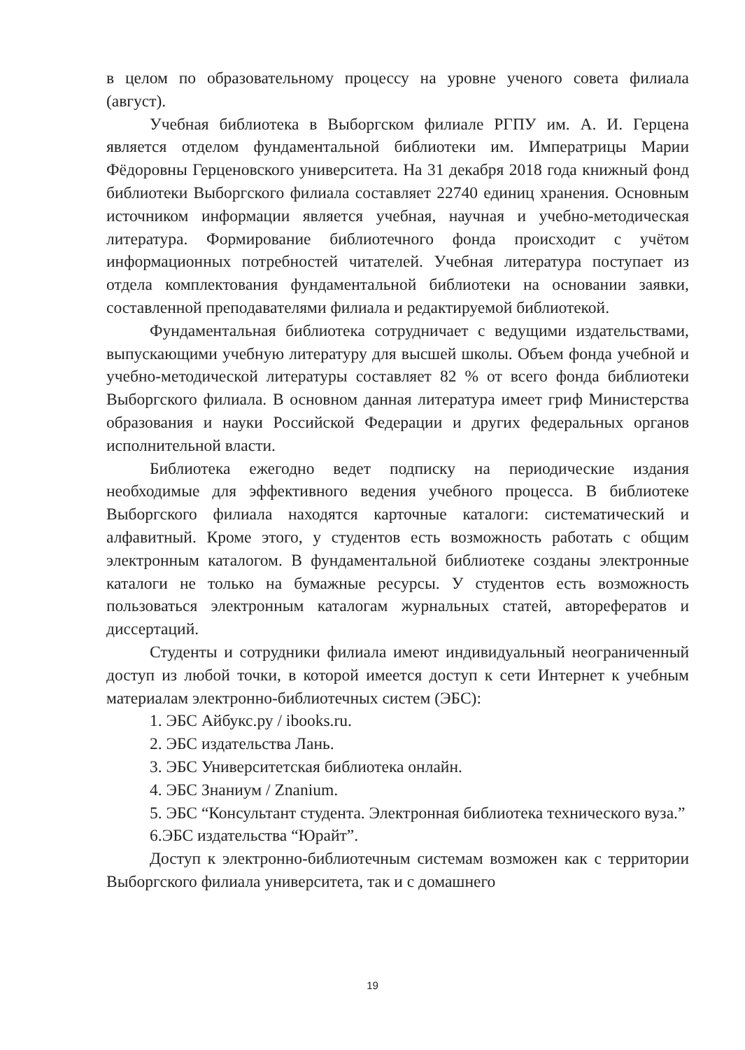в целом по образовательному процессу на уровне ученого совета филиала (август).
Учебная библиотека в Выборгском филиале РГПУ им. А. И. Герцена является отделом фундаментальной библиотеки им. Императрицы Марии Фёдоровны Герценовского университета. На 31 декабря 2018 года книжный фонд библиотеки Выборгского филиала составляет 22740 единиц хранения. Основным источником информации является учебная, научная и учебно-методическая литература. Формирование библиотечного фонда происходит с учётом информационных потребностей читателей. Учебная литература поступает из отдела комплектования фундаментальной библиотеки на основании заявки, составленной преподавателями филиала и редактируемой библиотекой.
Фундаментальная библиотека сотрудничает с ведущими издательствами, выпускающими учебную литературу для высшей школы. Объем фонда учебной и учебно-методической литературы составляет 82 % от всего фонда библиотеки Выборгского филиала. В основном данная литература имеет гриф Министерства образования и науки Российской Федерации и других федеральных органов исполнительной власти.
Библиотека ежегодно ведет подписку на периодические издания необходимые для эффективного ведения учебного процесса. В библиотеке Выборгского филиала находятся карточные каталоги: систематический и алфавитный. Кроме этого, у студентов есть возможность работать с общим электронным каталогом. В фундаментальной библиотеке созданы электронные каталоги не только на бумажные ресурсы. У студентов есть возможность пользоваться электронным каталогам журнальных статей, авторефератов и диссертаций.
Студенты и сотрудники филиала имеют индивидуальный неограниченный доступ из любой точки, в которой имеется доступ к сети Интернет к учебным материалам электронно-библиотечных систем (ЭБС):
1. ЭБС Айбукс.ру / ibooks.ru.
2. ЭБС издательства Лань.
3. ЭБС Университетская библиотека онлайн.
4. ЭБС Знаниум / Znanium.
5. ЭБС “Консультант студента. Электронная библиотека технического вуза.”
6.ЭБС издательства “Юрайт”.
Доступ к электронно-библиотечным системам возможен как с территории Выборгского филиала университета, так и с домашнего
19